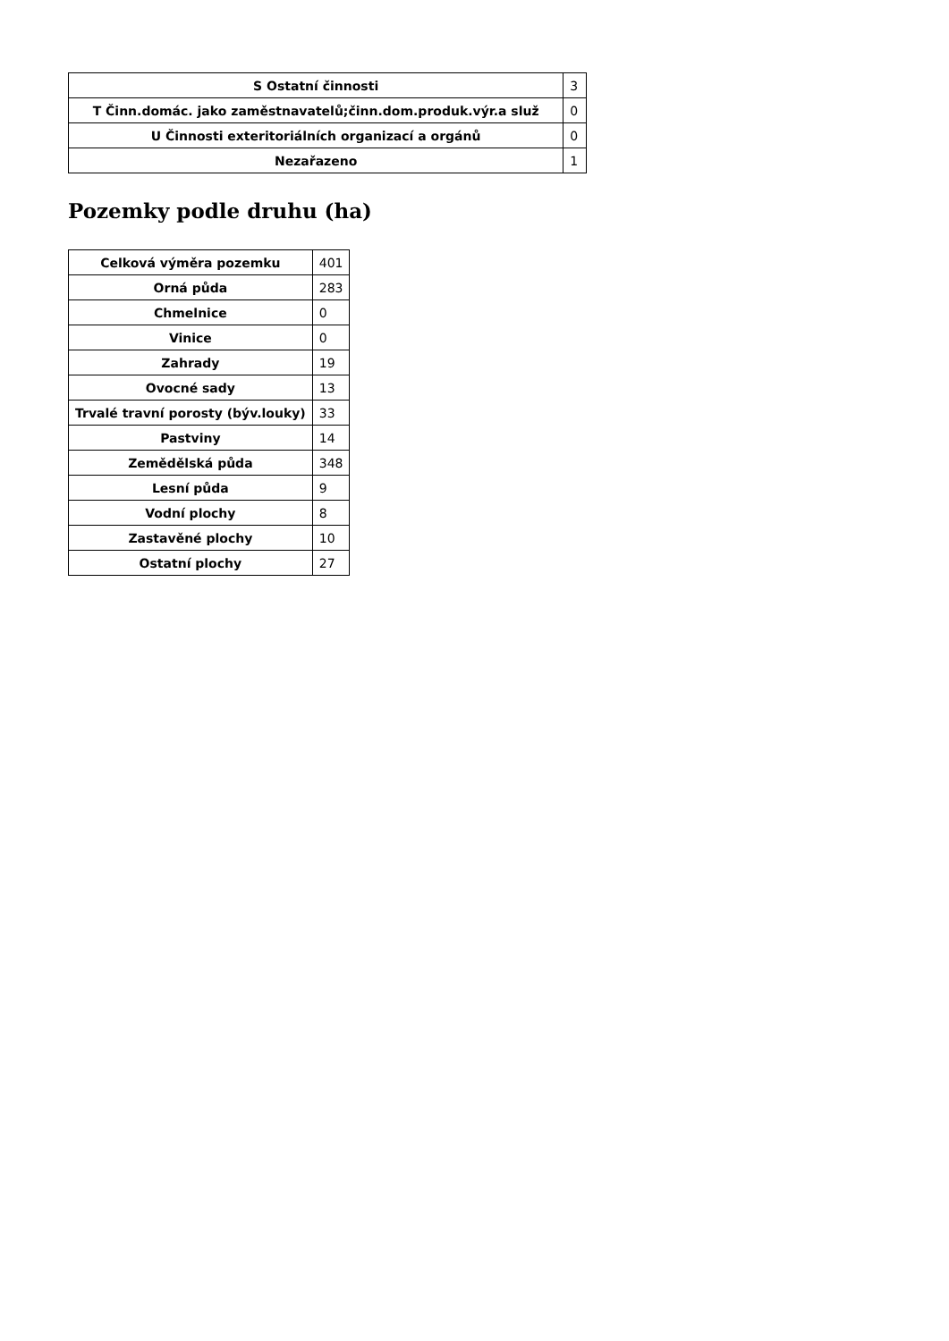| S Ostatní činnosti | 3 |
| T Činn.domác. jako zaměstnavatelů;činn.dom.produk.výr.a služ | 0 |
| U Činnosti exteritoriálních organizací a orgánů | 0 |
| Nezařazeno | 1 |
Pozemky podle druhu (ha)
| Celková výměra pozemku | 401 |
| Orná půda | 283 |
| Chmelnice | 0 |
| Vinice | 0 |
| Zahrady | 19 |
| Ovocné sady | 13 |
| Trvalé travní porosty (býv.louky) | 33 |
| Pastviny | 14 |
| Zemědělská půda | 348 |
| Lesní půda | 9 |
| Vodní plochy | 8 |
| Zastavěné plochy | 10 |
| Ostatní plochy | 27 |